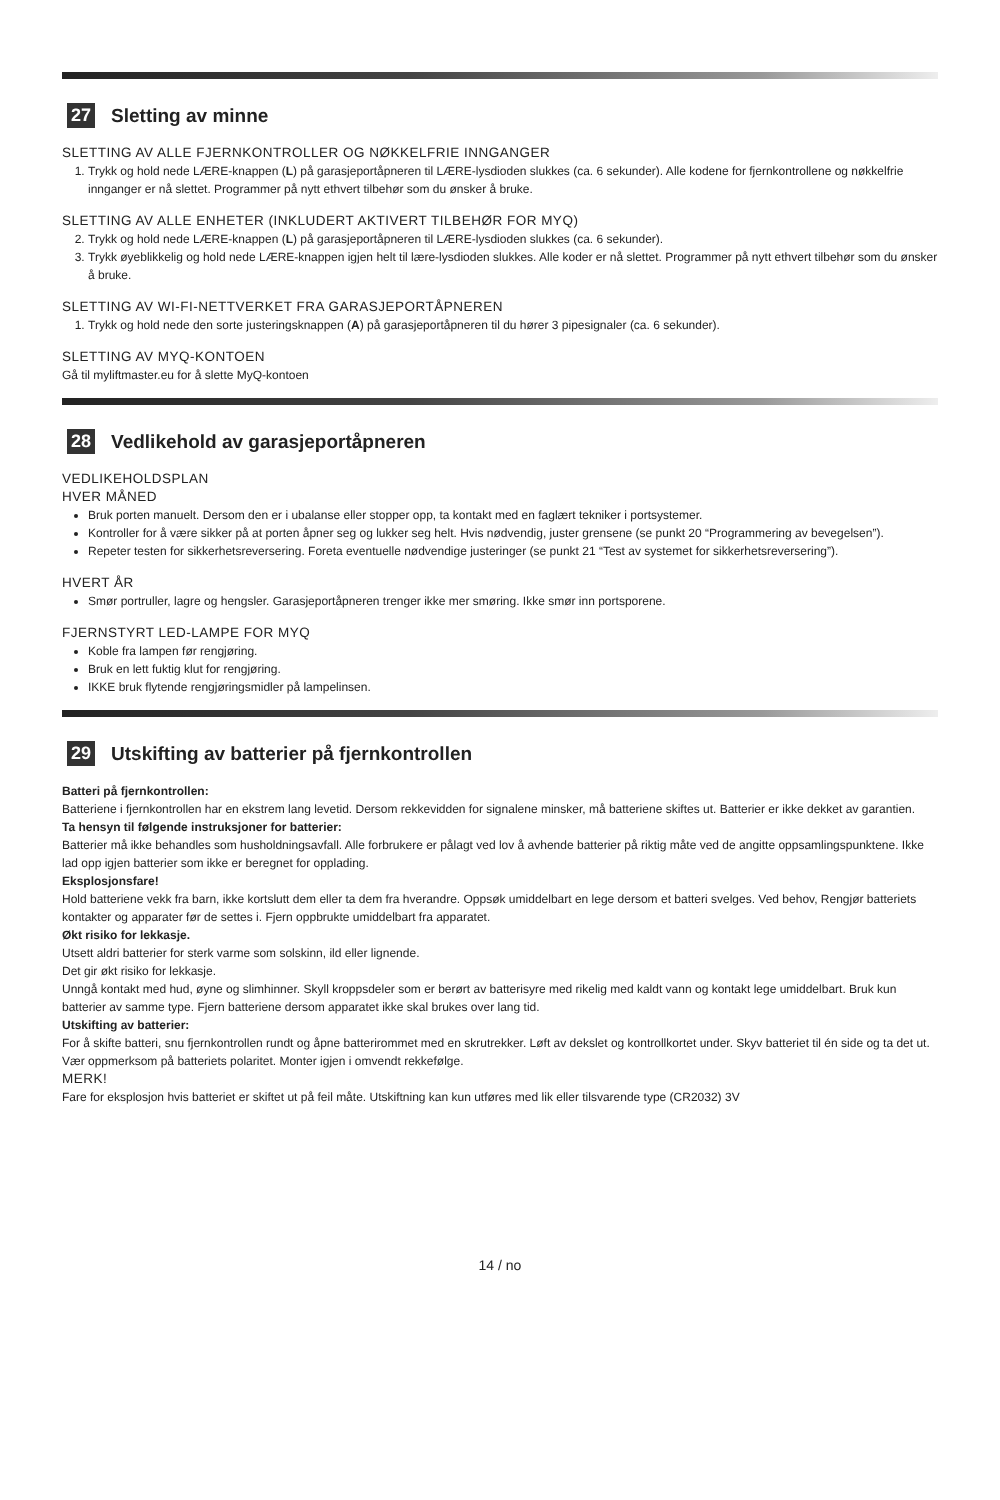27 Sletting av minne
SLETTING AV ALLE FJERNKONTROLLER OG NØKKELFRIE INNGANGER
1. Trykk og hold nede LÆRE-knappen (L) på garasjeportåpneren til LÆRE-lysdioden slukkes (ca. 6 sekunder). Alle kodene for fjernkontrollene og nøkkelfrie innganger er nå slettet. Programmer på nytt ethvert tilbehør som du ønsker å bruke.
SLETTING AV ALLE ENHETER (INKLUDERT AKTIVERT TILBEHØR FOR MYQ)
2. Trykk og hold nede LÆRE-knappen (L) på garasjeportåpneren til LÆRE-lysdioden slukkes (ca. 6 sekunder).
3. Trykk øyeblikkelig og hold nede LÆRE-knappen igjen helt til lære-lysdioden slukkes. Alle koder er nå slettet. Programmer på nytt ethvert tilbehør som du ønsker å bruke.
SLETTING AV WI-FI-NETTVERKET FRA GARASJEPORTÅPNEREN
1. Trykk og hold nede den sorte justeringsknappen (A) på garasjeportåpneren til du hører 3 pipesignaler (ca. 6 sekunder).
SLETTING AV MYQ-KONTOEN
Gå til myliftmaster.eu for å slette MyQ-kontoen
28 Vedlikehold av garasjeportåpneren
VEDLIKEHOLDSPLAN
HVER MÅNED
Bruk porten manuelt. Dersom den er i ubalanse eller stopper opp, ta kontakt med en faglært tekniker i portsystemer.
Kontroller for å være sikker på at porten åpner seg og lukker seg helt. Hvis nødvendig, juster grensene (se punkt 20 “Programmering av bevegelsen”).
Repeter testen for sikkerhetsreversering. Foreta eventuelle nødvendige justeringer (se punkt 21 “Test av systemet for sikkerhetsreversering”).
HVERT ÅR
Smør portruller, lagre og hengsler. Garasjeportåpneren trenger ikke mer smøring. Ikke smør inn portsporene.
FJERNSTYRT LED-LAMPE FOR MYQ
Koble fra lampen før rengjøring.
Bruk en lett fuktig klut for rengjøring.
IKKE bruk flytende rengjøringsmidler på lampelinsen.
29 Utskifting av batterier på fjernkontrollen
Batteri på fjernkontrollen:
Batteriene i fjernkontrollen har en ekstrem lang levetid. Dersom rekkevidden for signalene minsker, må batteriene skiftes ut. Batterier er ikke dekket av garantien.
Ta hensyn til følgende instruksjoner for batterier:
Batterier må ikke behandles som husholdningsavfall. Alle forbrukere er pålagt ved lov å avhende batterier på riktig måte ved de angitte oppsamlingspunktene. Ikke lad opp igjen batterier som ikke er beregnet for opplading.
Eksplosjonsfare!
Hold batteriene vekk fra barn, ikke kortslutt dem eller ta dem fra hverandre. Oppsøk umiddelbart en lege dersom et batteri svelges. Ved behov, Rengjør batteriets kontakter og apparater før de settes i. Fjern oppbrukte umiddelbart fra apparatet.
Økt risiko for lekkasje.
Utsett aldri batterier for sterk varme som solskinn, ild eller lignende.
Det gir økt risiko for lekkasje.
Unngå kontakt med hud, øyne og slimhinner. Skyll kroppsdeler som er berørt av batterisyre med rikelig med kaldt vann og kontakt lege umiddelbart. Bruk kun batterier av samme type. Fjern batteriene dersom apparatet ikke skal brukes over lang tid.
Utskifting av batterier:
For å skifte batteri, snu fjernkontrollen rundt og åpne batterirommet med en skrutrekker. Løft av dekslet og kontrollkortet under. Skyv batteriet til én side og ta det ut. Vær oppmerksom på batteriets polaritet. Monter igjen i omvendt rekkefølge.
MERK!
Fare for eksplosjon hvis batteriet er skiftet ut på feil måte. Utskiftning kan kun utføres med lik eller tilsvarende type (CR2032) 3V
14 / no